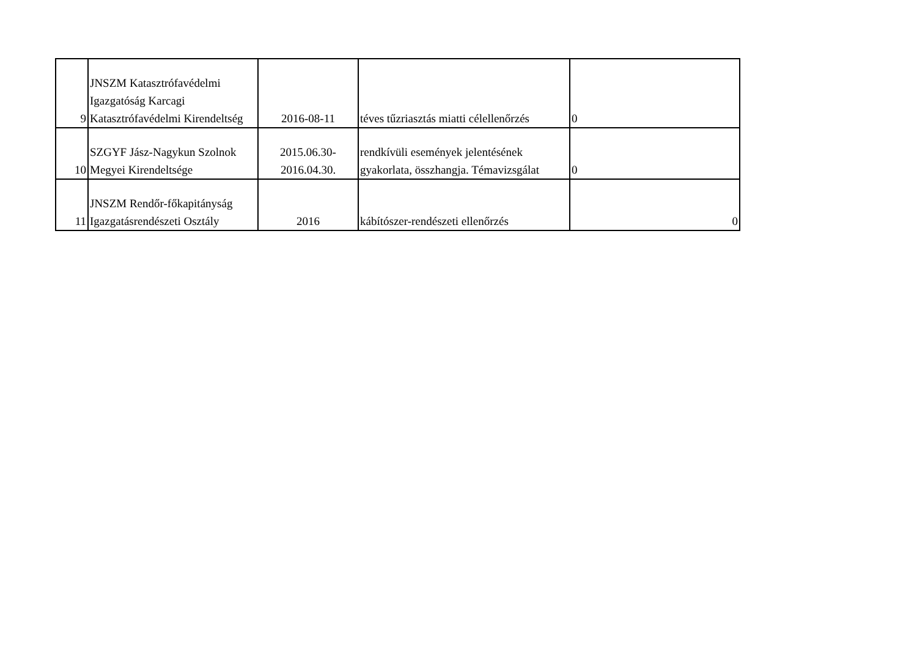| 9 | JNSZM Katasztrófavédelmi Igazgatóság Karcagi Katasztrófavédelmi Kirendeltség | 2016-08-11 | téves tűzriasztás miatti célellenőrzés | 0 |
| 10 | SZGYF Jász-Nagykun Szolnok Megyei Kirendeltsége | 2015.06.30- 2016.04.30. | rendkívüli események jelentésének gyakorlata, összhangja. Témavizsgálat | 0 |
| 11 | JNSZM Rendőr-főkapitányság Igazgatásrendészeti Osztály | 2016 | kábítószer-rendészeti ellenőrzés | 0 |